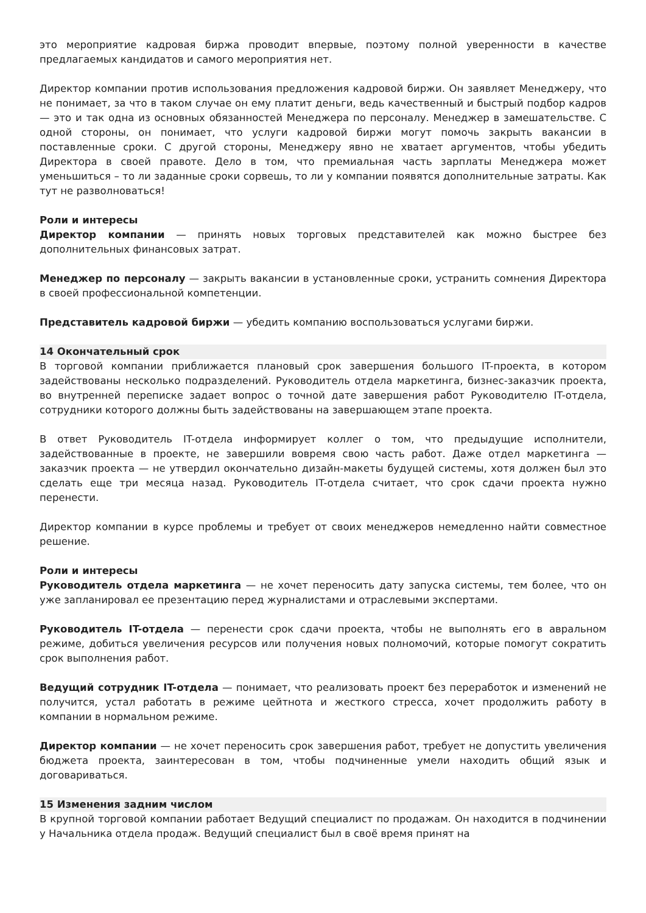это мероприятие кадровая биржа проводит впервые, поэтому полной уверенности в качестве предлагаемых кандидатов и самого мероприятия нет.
Директор компании против использования предложения кадровой биржи. Он заявляет Менеджеру, что не понимает, за что в таком случае он ему платит деньги, ведь качественный и быстрый подбор кадров — это и так одна из основных обязанностей Менеджера по персоналу. Менеджер в замешательстве. С одной стороны, он понимает, что услуги кадровой биржи могут помочь закрыть вакансии в поставленные сроки. С другой стороны, Менеджеру явно не хватает аргументов, чтобы убедить Директора в своей правоте. Дело в том, что премиальная часть зарплаты Менеджера может уменьшиться – то ли заданные сроки сорвешь, то ли у компании появятся дополнительные затраты. Как тут не разволноваться!
Роли и интересы
Директор компании — принять новых торговых представителей как можно быстрее без дополнительных финансовых затрат.
Менеджер по персоналу — закрыть вакансии в установленные сроки, устранить сомнения Директора в своей профессиональной компетенции.
Представитель кадровой биржи — убедить компанию воспользоваться услугами биржи.
14 Окончательный срок
В торговой компании приближается плановый срок завершения большого IT-проекта, в котором задействованы несколько подразделений. Руководитель отдела маркетинга, бизнес-заказчик проекта, во внутренней переписке задает вопрос о точной дате завершения работ Руководителю IT-отдела, сотрудники которого должны быть задействованы на завершающем этапе проекта.
В ответ Руководитель IT-отдела информирует коллег о том, что предыдущие исполнители, задействованные в проекте, не завершили вовремя свою часть работ. Даже отдел маркетинга — заказчик проекта — не утвердил окончательно дизайн-макеты будущей системы, хотя должен был это сделать еще три месяца назад. Руководитель IT-отдела считает, что срок сдачи проекта нужно перенести.
Директор компании в курсе проблемы и требует от своих менеджеров немедленно найти совместное решение.
Роли и интересы
Руководитель отдела маркетинга — не хочет переносить дату запуска системы, тем более, что он уже запланировал ее презентацию перед журналистами и отраслевыми экспертами.
Руководитель IT-отдела — перенести срок сдачи проекта, чтобы не выполнять его в авральном режиме, добиться увеличения ресурсов или получения новых полномочий, которые помогут сократить срок выполнения работ.
Ведущий сотрудник IT-отдела — понимает, что реализовать проект без переработок и изменений не получится, устал работать в режиме цейтнота и жесткого стресса, хочет продолжить работу в компании в нормальном режиме.
Директор компании — не хочет переносить срок завершения работ, требует не допустить увеличения бюджета проекта, заинтересован в том, чтобы подчиненные умели находить общий язык и договариваться.
15 Изменения задним числом
В крупной торговой компании работает Ведущий специалист по продажам. Он находится в подчинении у Начальника отдела продаж. Ведущий специалист был в своё время принят на